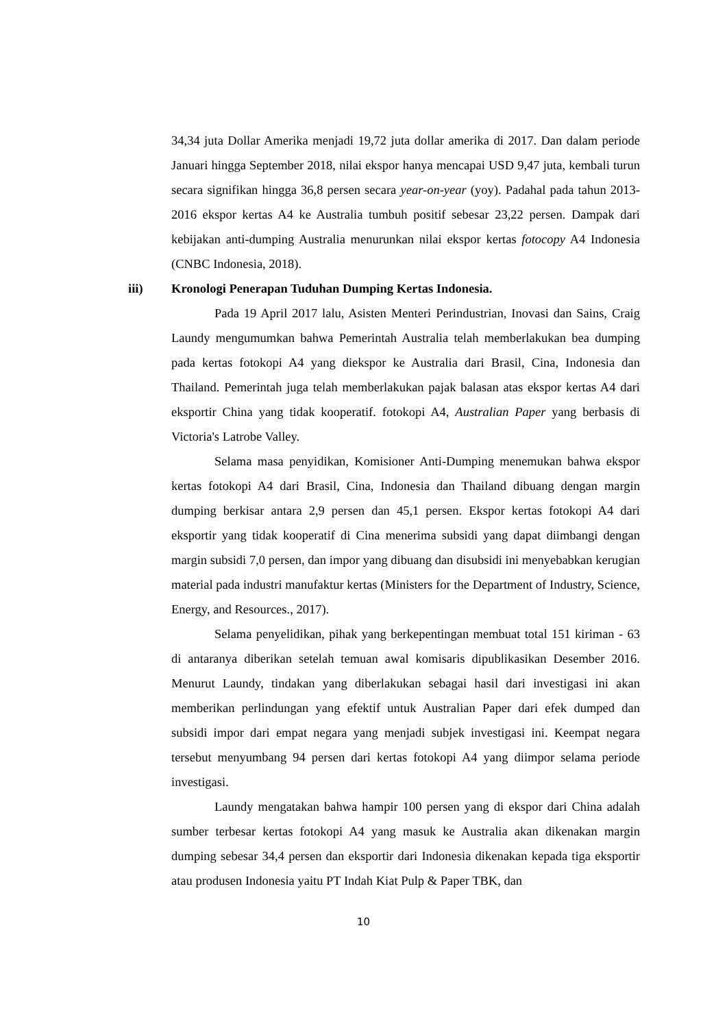34,34 juta Dollar Amerika menjadi 19,72 juta dollar amerika di 2017. Dan dalam periode Januari hingga September 2018, nilai ekspor hanya mencapai USD 9,47 juta, kembali turun secara signifikan hingga 36,8 persen secara year-on-year (yoy). Padahal pada tahun 2013-2016 ekspor kertas A4 ke Australia tumbuh positif sebesar 23,22 persen. Dampak dari kebijakan anti-dumping Australia menurunkan nilai ekspor kertas fotocopy A4 Indonesia (CNBC Indonesia, 2018).
iii) Kronologi Penerapan Tuduhan Dumping Kertas Indonesia.
Pada 19 April 2017 lalu, Asisten Menteri Perindustrian, Inovasi dan Sains, Craig Laundy mengumumkan bahwa Pemerintah Australia telah memberlakukan bea dumping pada kertas fotokopi A4 yang diekspor ke Australia dari Brasil, Cina, Indonesia dan Thailand. Pemerintah juga telah memberlakukan pajak balasan atas ekspor kertas A4 dari eksportir China yang tidak kooperatif. fotokopi A4, Australian Paper yang berbasis di Victoria's Latrobe Valley.
Selama masa penyidikan, Komisioner Anti-Dumping menemukan bahwa ekspor kertas fotokopi A4 dari Brasil, Cina, Indonesia dan Thailand dibuang dengan margin dumping berkisar antara 2,9 persen dan 45,1 persen. Ekspor kertas fotokopi A4 dari eksportir yang tidak kooperatif di Cina menerima subsidi yang dapat diimbangi dengan margin subsidi 7,0 persen, dan impor yang dibuang dan disubsidi ini menyebabkan kerugian material pada industri manufaktur kertas (Ministers for the Department of Industry, Science, Energy, and Resources., 2017).
Selama penyelidikan, pihak yang berkepentingan membuat total 151 kiriman - 63 di antaranya diberikan setelah temuan awal komisaris dipublikasikan Desember 2016. Menurut Laundy, tindakan yang diberlakukan sebagai hasil dari investigasi ini akan memberikan perlindungan yang efektif untuk Australian Paper dari efek dumped dan subsidi impor dari empat negara yang menjadi subjek investigasi ini. Keempat negara tersebut menyumbang 94 persen dari kertas fotokopi A4 yang diimpor selama periode investigasi.
Laundy mengatakan bahwa hampir 100 persen yang di ekspor dari China adalah sumber terbesar kertas fotokopi A4 yang masuk ke Australia akan dikenakan margin dumping sebesar 34,4 persen dan eksportir dari Indonesia dikenakan kepada tiga eksportir atau produsen Indonesia yaitu PT Indah Kiat Pulp & Paper TBK, dan
10